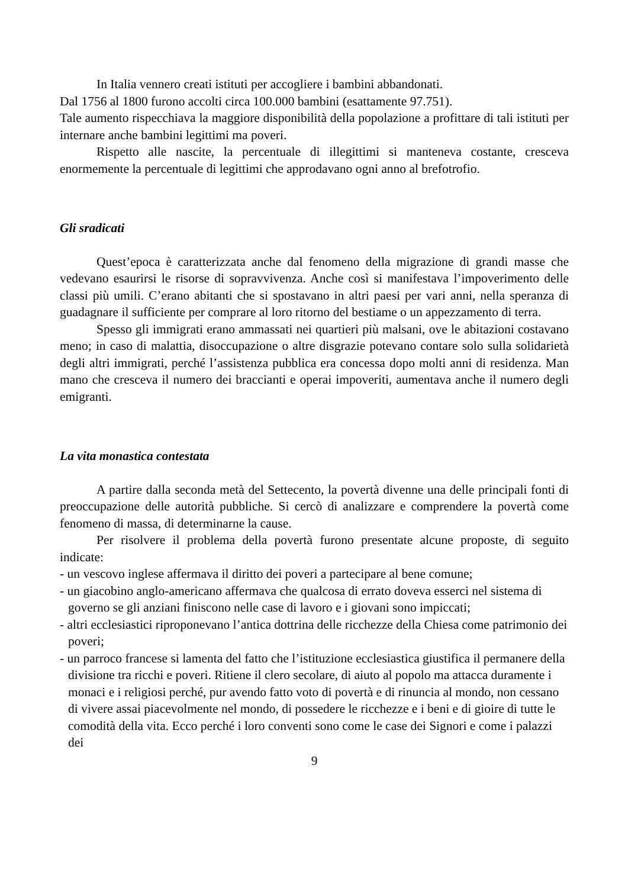In Italia vennero creati istituti per accogliere i bambini abbandonati.
Dal 1756 al 1800 furono accolti circa 100.000 bambini (esattamente 97.751).
Tale aumento rispecchiava la maggiore disponibilità della popolazione a profittare di tali istituti per internare anche bambini legittimi ma poveri.
Rispetto alle nascite, la percentuale di illegittimi si manteneva costante, cresceva enormemente la percentuale di legittimi che approdavano ogni anno al brefotrofio.
Gli sradicati
Quest’epoca è caratterizzata anche dal fenomeno della migrazione di grandi masse che vedevano esaurirsi le risorse di sopravvivenza. Anche così si manifestava l’impoverimento delle classi più umili. C’erano abitanti che si spostavano in altri paesi per vari anni, nella speranza di guadagnare il sufficiente per comprare al loro ritorno del bestiame o un appezzamento di terra.
Spesso gli immigrati erano ammassati nei quartieri più malsani, ove le abitazioni costavano meno; in caso di malattia, disoccupazione o altre disgrazie potevano contare solo sulla solidarietà degli altri immigrati, perché l’assistenza pubblica era concessa dopo molti anni di residenza. Man mano che cresceva il numero dei braccianti e operai impoveriti, aumentava anche il numero degli emigranti.
La vita monastica contestata
A partire dalla seconda metà del Settecento, la povertà divenne una delle principali fonti di preoccupazione delle autorità pubbliche. Si cercò di analizzare e comprendere la povertà come fenomeno di massa, di determinarne la cause.
Per risolvere il problema della povertà furono presentate alcune proposte, di seguito indicate:
- un vescovo inglese affermava il diritto dei poveri a partecipare al bene comune;
- un giacobino anglo-americano affermava che qualcosa di errato doveva esserci nel sistema di governo se gli anziani finiscono nelle case di lavoro e i giovani sono impiccati;
- altri ecclesiastici riproponevano l’antica dottrina delle ricchezze della Chiesa come patrimonio dei poveri;
- un parroco francese si lamenta del fatto che l’istituzione ecclesiastica giustifica il permanere della divisione tra ricchi e poveri. Ritiene il clero secolare, di aiuto al popolo ma attacca duramente i monaci e i religiosi perché, pur avendo fatto voto di povertà e di rinuncia al mondo, non cessano di vivere assai piacevolmente nel mondo, di possedere le ricchezze e i beni e di gioire di tutte le comodità della vita. Ecco perché i loro conventi sono come le case dei Signori e come i palazzi dei
9